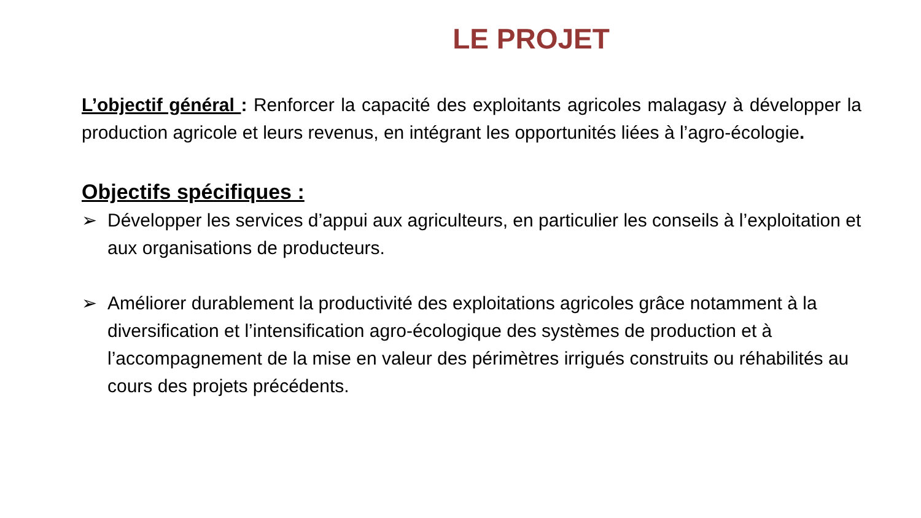LE PROJET
L’objectif général : Renforcer la capacité des exploitants agricoles malagasy à développer la production agricole et leurs revenus, en intégrant les opportunités liées à l’agro-écologie.
Objectifs spécifiques :
➢ Développer les services d’appui aux agriculteurs, en particulier les conseils à l’exploitation et aux organisations de producteurs.
➢ Améliorer durablement la productivité des exploitations agricoles grâce notamment à la diversification et l’intensification agro-écologique des systèmes de production et à l’accompagnement de la mise en valeur des périmètres irrigués construits ou réhabilités au cours des projets précédents.